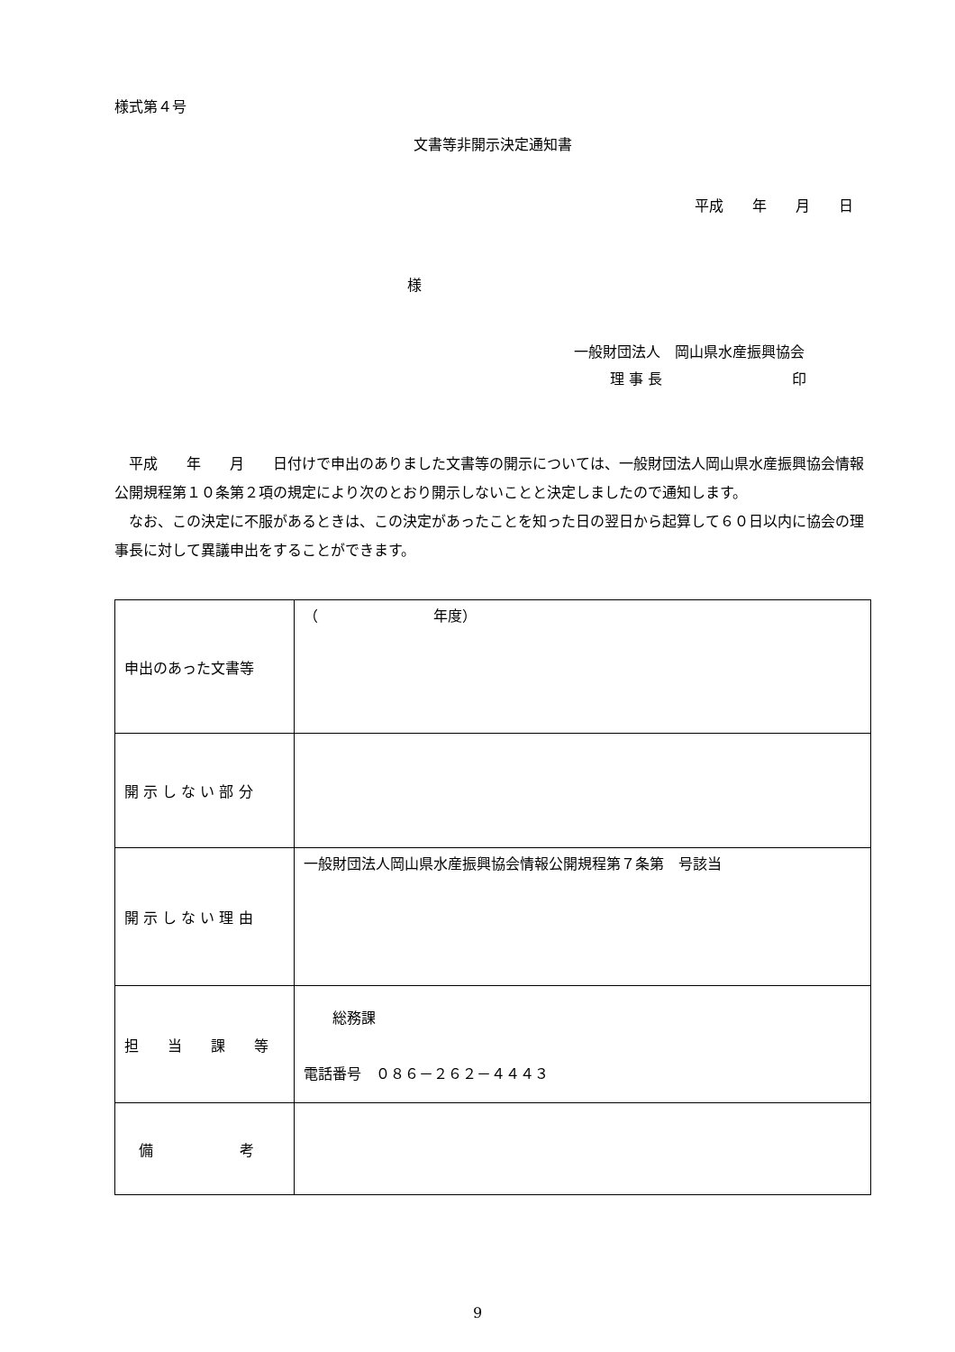様式第４号
文書等非開示決定通知書
平成　　年　　月　　日
様
一般財団法人　岡山県水産振興協会
理 事 長　　　　　　　　　印
　平成　　年　　月　　日付けで申出のありました文書等の開示については、一般財団法人岡山県水産振興協会情報公開規程第１０条第２項の規定により次のとおり開示しないことと決定しましたので通知します。
　なお、この決定に不服があるときは、この決定があったことを知った日の翌日から起算して６０日以内に協会の理事長に対して異議申出をすることができます。
| 申出のあった文書等 | （ 年度） |
| 開 示 し な い 部 分 | |
| 開 示 し な い 理 由 | 一般財団法人岡山県水産振興協会情報公開規程第７条第 号該当 |
| 担 当 課 等 | 総務課 電話番号 ０８６－２６２－４４４３ |
| 備 考 | |
9